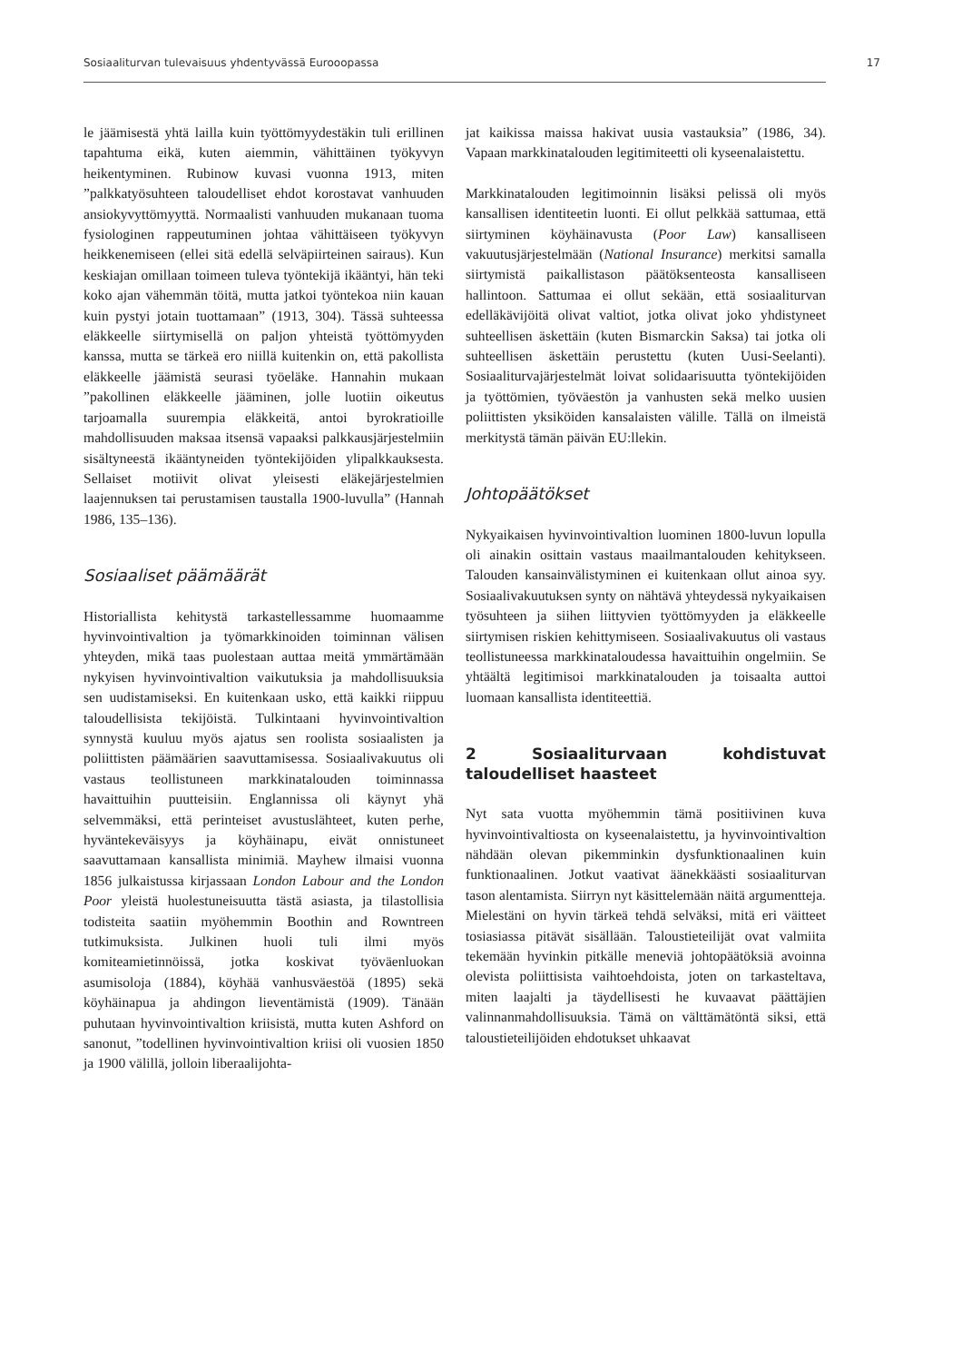Sosiaaliturvan tulevaisuus yhdentyvässä Eurooopassa 17
le jäämisestä yhtä lailla kuin työttömyydestäkin tuli erillinen tapahtuma eikä, kuten aiemmin, vähittäinen työkyvyn heikentyminen. Rubinow kuvasi vuonna 1913, miten ”palkkatyösuhteen taloudelliset ehdot korostavat vanhuuden ansiokyvyttömyyttä. Normaalisti vanhuuden mukanaan tuoma fysiologinen rappeutuminen johtaa vähittäiseen työkyvyn heikkenemiseen (ellei sitä edellä selväpiirteinen sairaus). Kun keskiajan omillaan toimeen tuleva työntekijä ikääntyi, hän teki koko ajan vähemmän töitä, mutta jatkoi työntekoa niin kauan kuin pystyi jotain tuottamaan” (1913, 304). Tässä suhteessa eläkkeelle siirtymisellä on paljon yhteistä työttömyyden kanssa, mutta se tärkeä ero niillä kuitenkin on, että pakollista eläkkeelle jäämistä seurasi työeläke. Hannahin mukaan ”pakollinen eläkkeelle jääminen, jolle luotiin oikeutus tarjoamalla suurempia eläkkeitä, antoi byrokratioille mahdollisuuden maksaa itsensä vapaaksi palkkausjärjestelmiin sisältyneestä ikääntyneiden työntekijöiden ylipalkkauksesta. Sellaiset motiivit olivat yleisesti eläkejärjestelmien laajennuksen tai perustamisen taustalla 1900-luvulla” (Hannah 1986, 135–136).
Sosiaaliset päämäärät
Historiallista kehitystä tarkastellessamme huomaamme hyvinvointivaltion ja työmarkkinoiden toiminnan välisen yhteyden, mikä taas puolestaan auttaa meitä ymmärtämään nykyisen hyvinvointivaltion vaikutuksia ja mahdollisuuksia sen uudistamiseksi. En kuitenkaan usko, että kaikki riippuu taloudellisista tekijöistä. Tulkintaani hyvinvointivaltion synnystä kuuluu myös ajatus sen roolista sosiaalisten ja poliittisten päämäärien saavuttamisessa. Sosiaalivakuutus oli vastaus teollistuneen markkinatalouden toiminnassa havaittuihin puutteisiin. Englannissa oli käynyt yhä selvemmäksi, että perinteiset avustuslähteet, kuten perhe, hyväntekeväisyys ja köyhäinapu, eivät onnistuneet saavuttamaan kansallista minimiä. Mayhew ilmaisi vuonna 1856 julkaistussa kirjassaan London Labour and the London Poor yleistä huolestuneisuutta tästä asiasta, ja tilastollisia todisteita saatiin myöhemmin Boothin and Rowntreen tutkimuksista. Julkinen huoli tuli ilmi myös komiteamietinnöissä, jotka koskivat työväenluokan asumisoloja (1884), köyhää vanhusväestöä (1895) sekä köyhäinapua ja ahdingon lieventämistä (1909). Tänään puhutaan hyvinvointivaltion kriisistä, mutta kuten Ashford on sanonut, ”todellinen hyvinvointivaltion kriisi oli vuosien 1850 ja 1900 välillä, jolloin liberaalijohta-
jat kaikissa maissa hakivat uusia vastauksia” (1986, 34). Vapaan markkinatalouden legitimiteetti oli kyseenalaistettu.
Markkinatalouden legitimoinnin lisäksi pelissä oli myös kansallisen identiteetin luonti. Ei ollut pelkkää sattumaa, että siirtyminen köyhäinavusta (Poor Law) kansalliseen vakuutusjärjestelmään (National Insurance) merkitsi samalla siirtymistä paikallistason päätöksenteosta kansalliseen hallintoon. Sattumaa ei ollut sekään, että sosiaaliturvan edelläkävijöitä olivat valtiot, jotka olivat joko yhdistyneet suhteellisen äskettäin (kuten Bismarckin Saksa) tai jotka oli suhteellisen äskettäin perustettu (kuten Uusi-Seelanti). Sosiaaliturvajärjestelmät loivat solidaarisuutta työntekijöiden ja työttömien, työväestön ja vanhusten sekä melko uusien poliittisten yksiköiden kansalaisten välille. Tällä on ilmeistä merkitystä tämän päivän EU:llekin.
Johtopäätökset
Nykyaikaisen hyvinvointivaltion luominen 1800-luvun lopulla oli ainakin osittain vastaus maailmantalouden kehitykseen. Talouden kansainvälistyminen ei kuitenkaan ollut ainoa syy. Sosiaalivakuutuksen synty on nähtävä yhteydessä nykyaikaisen työsuhteen ja siihen liittyvien työttömyyden ja eläkkeelle siirtymisen riskien kehittymiseen. Sosiaalivakuutus oli vastaus teollistuneessa markkinataloudessa havaittuihin ongelmiin. Se yhtäältä legitimisoi markkinatalouden ja toisaalta auttoi luomaan kansallista identiteettiä.
2 Sosiaaliturvaan kohdistuvat taloudelliset haasteet
Nyt sata vuotta myöhemmin tämä positiivinen kuva hyvinvointivaltiosta on kyseenalaistettu, ja hyvinvointivaltion nähdään olevan pikemminkin dysfunktionaalinen kuin funktionaalinen. Jotkut vaativat äänekkäästi sosiaaliturvan tason alentamista. Siirryn nyt käsittelemään näitä argumentteja. Mielestäni on hyvin tärkeä tehdä selväksi, mitä eri väitteet tosiasiassa pitävät sisällään. Taloustieteilijät ovat valmiita tekemään hyvinkin pitkälle meneviä johtopäätöksiä avoinna olevista poliittisista vaihtoehdoista, joten on tarkasteltava, miten laajalti ja täydellisesti he kuvaavat päättäjien valinnanmahdollisuuksia. Tämä on välttämätöntä siksi, että taloustieteilijöiden ehdotukset uhkaavat